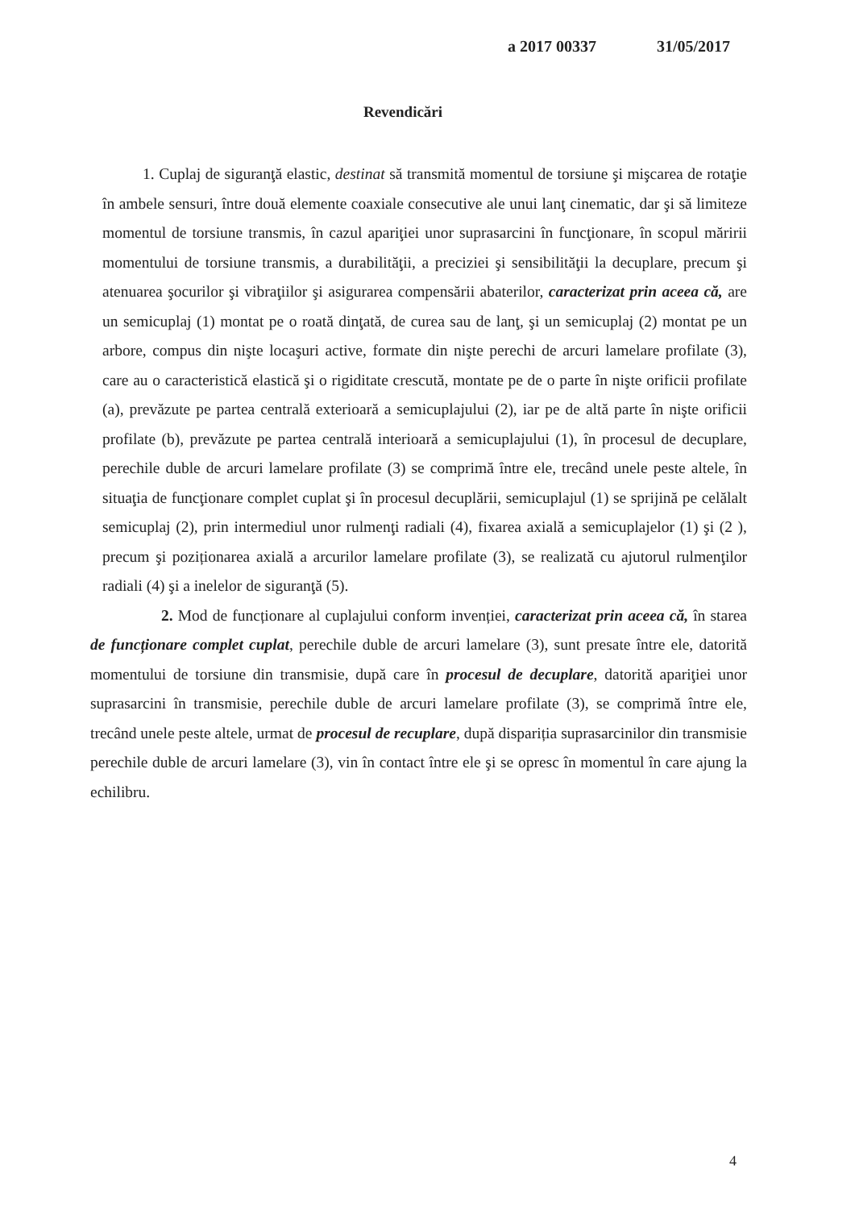a 2017 00337 31/05/2017
Revendicări
1. Cuplaj de siguranţă elastic, destinat să transmită momentul de torsiune şi mişcarea de rotaţie în ambele sensuri, între două elemente coaxiale consecutive ale unui lanţ cinematic, dar şi să limiteze momentul de torsiune transmis, în cazul apariţiei unor suprasarcini în funcţionare, în scopul măririi momentului de torsiune transmis, a durabilităţii, a preciziei şi sensibilităţii la decuplare, precum şi atenuarea şocurilor şi vibraţiilor şi asigurarea compensării abaterilor, caracterizat prin aceea că, are un semicuplaj (1) montat pe o roată dinţată, de curea sau de lanţ, şi un semicuplaj (2) montat pe un arbore, compus din nişte locaşuri active, formate din nişte perechi de arcuri lamelare profilate (3), care au o caracteristică elastică şi o rigiditate crescută, montate pe de o parte în nişte orificii profilate (a), prevăzute pe partea centrală exterioară a semicuplajului (2), iar pe de altă parte în nişte orificii profilate (b), prevăzute pe partea centrală interioară a semicuplajului (1), în procesul de decuplare, perechile duble de arcuri lamelare profilate (3) se comprimă între ele, trecând unele peste altele, în situaţia de funcţionare complet cuplat şi în procesul decuplării, semicuplajul (1) se sprijină pe celălalt semicuplaj (2), prin intermediul unor rulmenţi radiali (4), fixarea axială a semicuplajelor (1) şi (2 ), precum şi poziționarea axială a arcurilor lamelare profilate (3), se realizată cu ajutorul rulmenţilor radiali (4) şi a inelelor de siguranţă (5).
2. Mod de funcționare al cuplajului conform invenției, caracterizat prin aceea că, în starea de funcționare complet cuplat, perechile duble de arcuri lamelare (3), sunt presate între ele, datorită momentului de torsiune din transmisie, după care în procesul de decuplare, datorită apariţiei unor suprasarcini în transmisie, perechile duble de arcuri lamelare profilate (3), se comprimă între ele, trecând unele peste altele, urmat de procesul de recuplare, după dispariția suprasarcinilor din transmisie perechile duble de arcuri lamelare (3), vin în contact între ele şi se opresc în momentul în care ajung la echilibru.
4